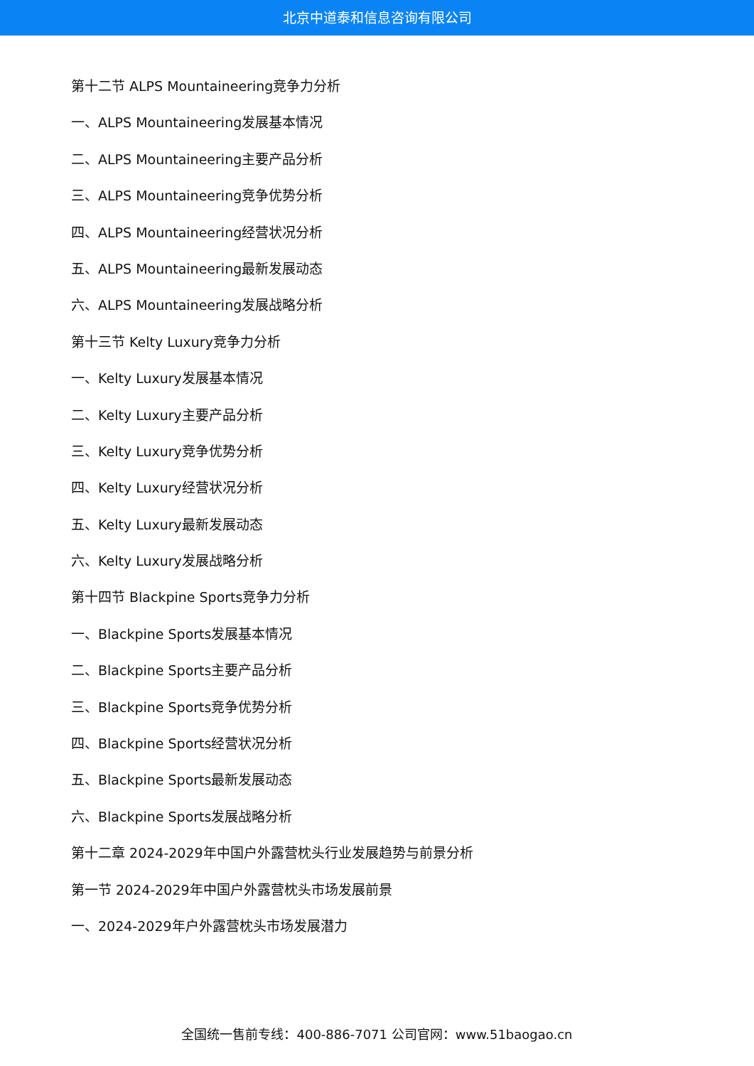北京中道泰和信息咨询有限公司
第十二节 ALPS Mountaineering竞争力分析
一、ALPS Mountaineering发展基本情况
二、ALPS Mountaineering主要产品分析
三、ALPS Mountaineering竞争优势分析
四、ALPS Mountaineering经营状况分析
五、ALPS Mountaineering最新发展动态
六、ALPS Mountaineering发展战略分析
第十三节 Kelty Luxury竞争力分析
一、Kelty Luxury发展基本情况
二、Kelty Luxury主要产品分析
三、Kelty Luxury竞争优势分析
四、Kelty Luxury经营状况分析
五、Kelty Luxury最新发展动态
六、Kelty Luxury发展战略分析
第十四节 Blackpine Sports竞争力分析
一、Blackpine Sports发展基本情况
二、Blackpine Sports主要产品分析
三、Blackpine Sports竞争优势分析
四、Blackpine Sports经营状况分析
五、Blackpine Sports最新发展动态
六、Blackpine Sports发展战略分析
第十二章 2024-2029年中国户外露营枕头行业发展趋势与前景分析
第一节 2024-2029年中国户外露营枕头市场发展前景
一、2024-2029年户外露营枕头市场发展潜力
全国统一售前专线：400-886-7071 公司官网：www.51baogao.cn